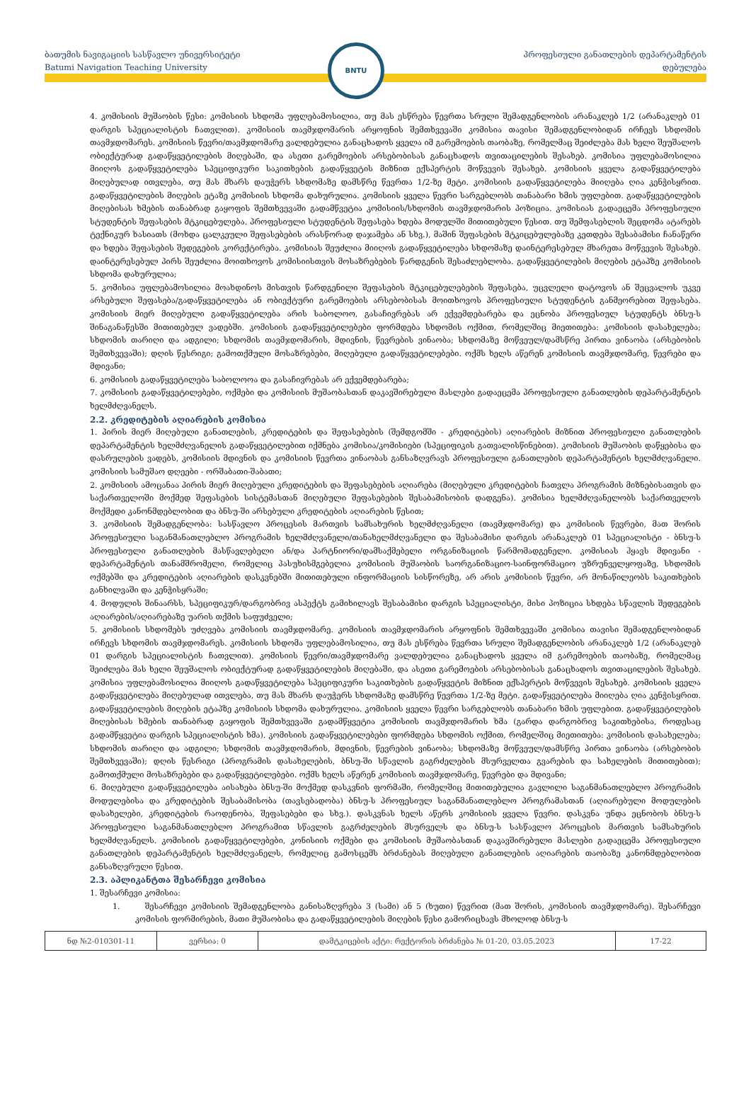ბათუმის ნავიგაციის სასწავლო უნივერსიტეტი
Batumi Navigation Teaching University
BNTU
პროფესიული განათლების დეპარტამენტის
დებულება
4. კომისიის მუშაობის წესი: კომისიის სხდომა უფლებამოსილია, თუ მას ესწრება წევრთა სრული შემადგენლობის არანაკლებ 1/2 (არანაკლებ 01 დარგის სპეციალისტის ჩათვლით). კომისიის თავმჯდომარის არყოფნის შემთხვევაში კომისია თავისი შემადგენლობიდან ირჩევს სხდომის თავმჯდომარეს. კომისიის წევრი/თავმჯდომარე ვალდებულია განაცხადოს ყველა იმ გარემოების თაობაზე, რომელმაც შეიძლება მას ხელი შეუშალოს ობიექტურად გადაწყვეტილების მიღებაში, და ასეთი გარემოების არსებობისას განაცხადოს თვითაცილების შესახებ. კომისია უფლებამოსილია მიიღოს გადაწყვეტილება სპეციფიკური საკითხების გადაწყვეტის მიზნით ექსპერტის მოწვევის შესახებ. კომისიის ყველა გადაწყვეტილება მიღებულად ითვლება, თუ მას მხარს დაუჭერს სხდომაზე დამსწრე წევრთა 1/2-ზე მეტი. კომისიის გადაწყვეტილება მიიღება ღია კენჭისყრით. გადაწყვეტილების მიღების ეტაზე კომისიის სხდომა დახურულია. კომისიის ყველა წევრი სარგებლობს თანაბარი ხმის უფლებით. გადაწყვეტილების მიღებისას ხმების თანაბრად გაყოფის შემთხვევაში გადამწვეტია კომისიის/სხდომის თავმჯდომარის პოზიცია. კომისიას გადაეცემა პროფესიული სტუდენტის შეფასების მტკიცებულება. პროფესიული სტუდენტის შეფასება ხდება მოდულში მითითებული წესით. თუ შემფასებლის შეცდომა ატარებს ტექნიკურ ხასიათს (მოხდა ცალკეული შეფასებების არასწორად დაჯამება ან სხვ.), მაშინ შეფასების მტკიცებულებაზე კეთდება შესაბამისი ჩანაწერი და ხდება შეფასების შედეგების კორექტირება. კომისიას შეუძლია მიიღოს გადაწყვეტილება სხდომაზე დაინტერესებულ მხარეთა მოწვევის შესახებ. დაინტერესებულ პირს შეუძლია მოითხოვოს კომისიისთვის მოსაზრებების წარდგენის შესაძლებლობა. გადაწყვეტილების მიღების ეტაპზე კომისიის სხდომა დახურულია;
5. კომისია უფლებამოსილია მოახდინოს მისთვის წარდგენილი შეფასების მტკიცებულებების შეფასება, უცვლელი დატოვოს ან შეცვალოს უკვე არსებული შეფასება/გადაწყვეტილება ან ობიექტური გარემოების არსებობისას მოითხოვოს პროფესიული სტუდენტის განმეორებით შეფასება. კომისიის მიერ მიღებული გადაწყვეტილება არის საბოლოო, გასაჩივრებას არ ექვემდებარება და ეცნობა პროფესიულ სტუდენტს ბნსუ-ს შინაგანაწესში მითითებულ ვადებში. კომისიის გადაწყვეტილებები ფორმდება სხდომის ოქმით, რომელშიც მიეთითება: კომისიის დასახელება; სხდომის თარიღი და ადგილი; სხდომის თავმჯდომარის, მდივნის, წევრების ვინაობა; სხდომაზე მოწვეულ/დამსწრე პირთა ვინაობა (არსებობის შემთხვევაში); დღის წესრიგი; გამოთქმული მოსაზრებები, მიღებული გადაწყვეტილებები. ოქმს ხელს აწერენ კომისიის თავმჯდომარე, წევრები და მდივანი;
6. კომისიის გადაწყვეტილება საბოლოოა და გასაჩივრებას არ ექვემდებარება;
7. კომისიის გადაწყვეტილებები, ოქმები და კომისიის მუშაობასთან დაკავშირებული მასლები გადაეცემა პროფესიული განათლების დეპარტამენტის ხელმძღვანელს.
2.2. კრედიტების აღიარების კომისია
1. პირის მიერ მიღებული განათლების, კრედიტების და შეფასებების (შემდგომში - კრედიტების) აღიარების მიზნით პროფესიული განათლების დეპარტამენტის ხელმძღვანელის გადაწყვეტილებით იქმნება კომისია/კომისიები (სპეციფიკის გათვალისწინებით). კომისიის მუშაობის დაწყებისა და დასრულების ვადებს, კომისიის მდივნის და კომისიის წევრთა ვინაობას განსაზღვრავს პროფესიული განათლების დეპარტამენტის ხელმძღვანელი. კომისიის სამუშაო დღეები - ორშაბათი-შაბათი;
2. კომისიის ამოცანაა პირის მიერ მიღებული კრედიტების და შეფასებების აღიარება (მიღებული კრედიტების ჩათვლა პროგრამის მიზნებისათვის და საქართველოში მოქმედ შეფასების სისტემასთან მიღებული შეფასებების შესაბამისობის დადგენა). კომისია ხელმძღვანელობს საქართველოს მოქმედი კანონმდებლობით და ბნსუ-ში არსებული კრედიტების აღიარების წესით;
3. კომისიის შემადგენლობა: სასწავლო პროცესის მართვის სამსახურის ხელმძღვანელი (თავმჯდომარე) და კომისიის წევრები, მათ შორის პროფესიული საგანმანათლებლო პროგრამის ხელმძღვანელი/თანახელმძღვანელი და შესაბამისი დარგის არანაკლებ 01 სპეციალისტი - ბნსუ-ს პროფესიული განათლების მასწავლებელი ან/და პარტნიორი/დამსაქმებელი ორგანიზაციის წარმომადგენელი. კომისიას ჰყავს მდივანი - დეპარტამენტის თანამშრომელი, რომელიც პასუხისმგებელია კომისიის მუშაობის საორგანიზაციო-საინფორმაციო უზრუნველყოფაზე, სხდომის ოქმებში და კრედიტების აღიარების დასკვნებში მითითებული ინფორმაციის სისწორეზე, არ არის კომისიის წევრი, არ მონაწილეობს საკითხების განხილვაში და კენჭისყრაში;
4. მოდულის შინაარსს, სპეციფიკურ/დარგობრივ ასპექტს გამიხილავს შესაბამისი დარგის სპეციალისტი, მისი პოზიცია სხდება სწავლის შედეგების აღიარების/აღიარებაზე უარის თქმის საფუძველი;
5. კომისიის სხდომებს უძღვება კომისიის თავმჯდომარე. კომისიის თავმჯდომარის არყოფნის შემთხვევაში კომისია თავისი შემადგენლობიდან ირჩევს სხდომის თავმჯდომარეს. კომისიის სხდომა უფლებამოსილია, თუ მას ესწრება წევრთა სრული შემადგენლობის არანაკლებ 1/2 (არანაკლებ 01 დარგის სპეციალისტის ჩათვლით). კომისიის წევრი/თავმჯდომარე ვალდებულია განაცხადოს ყველა იმ გარემოების თაობაზე, რომელმაც შეიძლება მას ხელი შეუშალოს ობიექტურად გადაწყვეტილების მიღებაში, და ასეთი გარემოების არსებობისას განაცხადოს თვითაცილების შესახებ. კომისია უფლებამოსილია მიიღოს გადაწყვეტილება სპეციფიკური საკითხების გადაწყვეტის მიზნით ექსპერტის მოწვევის შესახებ. კომისიის ყველა გადაწყვეტილება მიღებულად ითვლება, თუ მას მხარს დაუჭერს სხდომაზე დამსწრე წევრთა 1/2-ზე მეტი. გადაწყვეტილება მიიღება ღია კენჭისყრით. გადაწყვეტილების მიღების ეტაპზე კომისიის სხდომა დახურულია. კომისიის ყველა წევრი სარგებლობს თანაბარი ხმის უფლებით. გადაწყვეტილების მიღებისას ხმების თანაბრად გაყოფის შემთხვევაში გადამწყვეტია კომისიის თავმჯდომარის ხმა (გარდა დარგობრივ საკითხებისა, როდესაც გადამწყვეტია დარგის სპეციალისტის ხმა). კომისიის გადაწყვეტილებები ფორმდება სხდომის ოქმით, რომელშიც მიეთითება: კომისიის დასახელება; სხდომის თარიღი და ადგილი; სხდომის თავმჯდომარის, მდივნის, წევრების ვინაობა; სხდომაზე მოწვეულ/დამსწრე პირთა ვინაობა (არსებობის შემთხვევაში); დღის წესრიგი (პროგრამის დასახელების, ბნსუ-ში სწავლის გაგრძელების მსურველთა გვარების და სახელების მითითებით); გამოთქმული მოსაზრებები და გადაწყვეტილებები. ოქმს ხელს აწერენ კომისიის თავმჯდომარე, წევრები და მდივანი;
6. მიღებული გადაწყვეტილება აისახება ბნსუ-ში მოქმედ დასკვნის ფორმაში, რომელშიც მითითებულია გავლილი საგანმანათლებლო პროგრამის მოდულებისა და კრედიტების შესაბამისობა (თავსებადობა) ბნსუ-ს პროფესიულ საგანმანათლებლო პროგრამასთან (აღიარებული მოდულების დასახელები, კრედიტების რაოდენობა, შეფასებები და სხვ.). დასკვნას ხელს აწერს კომისიის ყველა წევრი. დასკვნა უნდა ეცნობოს ბნსუ-ს პროფესიული საგანმანათლებლო პროგრამით სწავლის გაგრძელების მსურველს და ბნსუ-ს სასწავლო პროცესის მართვის სამსახურის ხელმძღვანელს. კომისიის გადაწყვეტილებები, კონისიის ოქმები და კომისიის მუშაობასთან დაკავშირებული მასლები გადაეცემა პროფესიული განათლების დეპარტამენტის ხელმძღვანელს, რომელიც გამოსცემს ბრძანებას მიღებული განათლების აღიარების თაობაზე კანონმდებლობით განსაზღვრული წესით.
2.3. აპლიკანტთა შესარჩევი კომისია
1. შესარჩევი კომისია:
1. შესარჩევი კომისიის შემადგენლობა განისაზღვრება 3 (სამი) ან 5 (ხუთი) წევრით (მათ შორის, კომისიის თავმჯდომარე). შესარჩევი კომისის ფორმირების, მათი მუშაობისა და გადაწყვეტილების მიღების წესი გამორიცხავს მხოლოდ ბნსუ-ს
| ნდ №2-010301-11 | ვერსია: 0 | დამტკიცების აქტი: რექტორის ბრძანება № 01-20, 03.05.2023 | 17-22 |